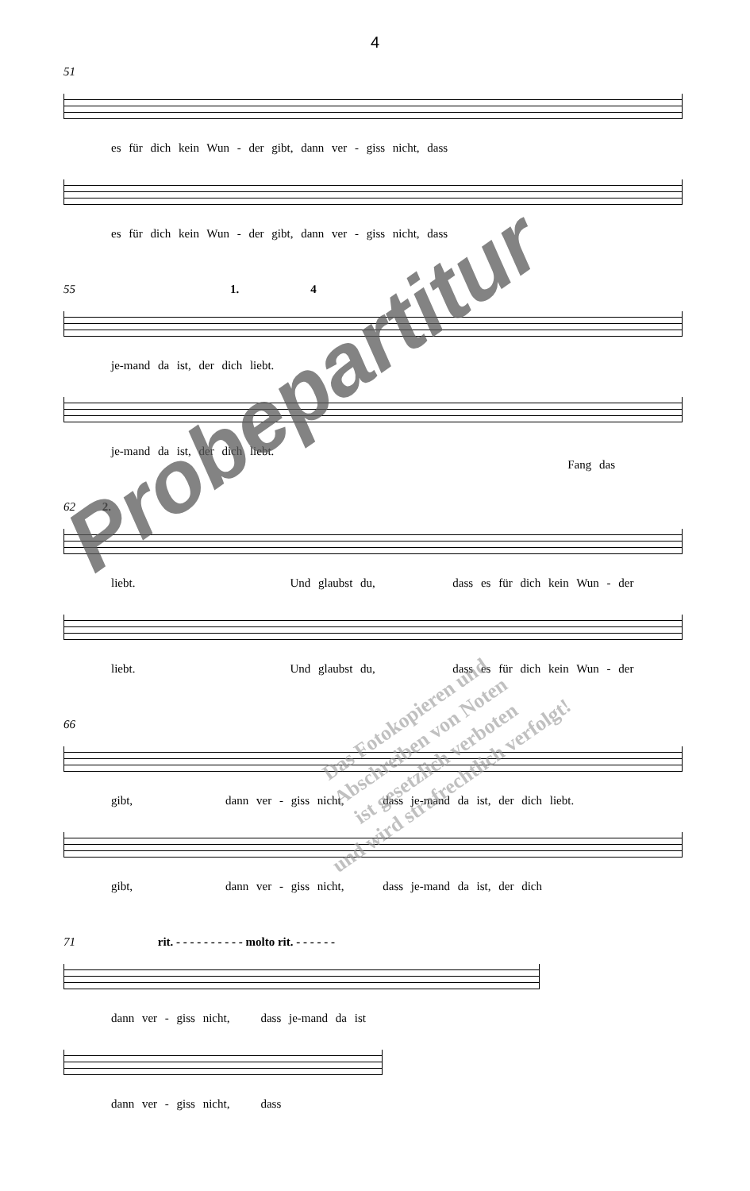4
51
es für dich kein Wun - der gibt, dann ver - giss nicht, dass
es für dich kein Wun - der gibt, dann ver - giss nicht, dass
55 1. 4
je-mand da ist, der dich liebt.
je-mand da ist, der dich liebt. Fang das
62 2.
liebt. Und glaubst du, dass es für dich kein Wun - der
liebt. Und glaubst du, dass es für dich kein Wun - der
66
gibt, dann ver - giss nicht, dass je-mand da ist, der dich liebt.
gibt, dann ver - giss nicht, dass je-mand da ist, der dich
71 rit. - - - - - - - - - - molto rit. - - - - - -
dann ver - giss nicht, dass je-mand da ist
dann ver - giss nicht, dass
Probepartitur
Das Fotokopieren und
Abschreiben von Noten
ist gesetzlich verboten
und wird strafrechtlich verfolgt!